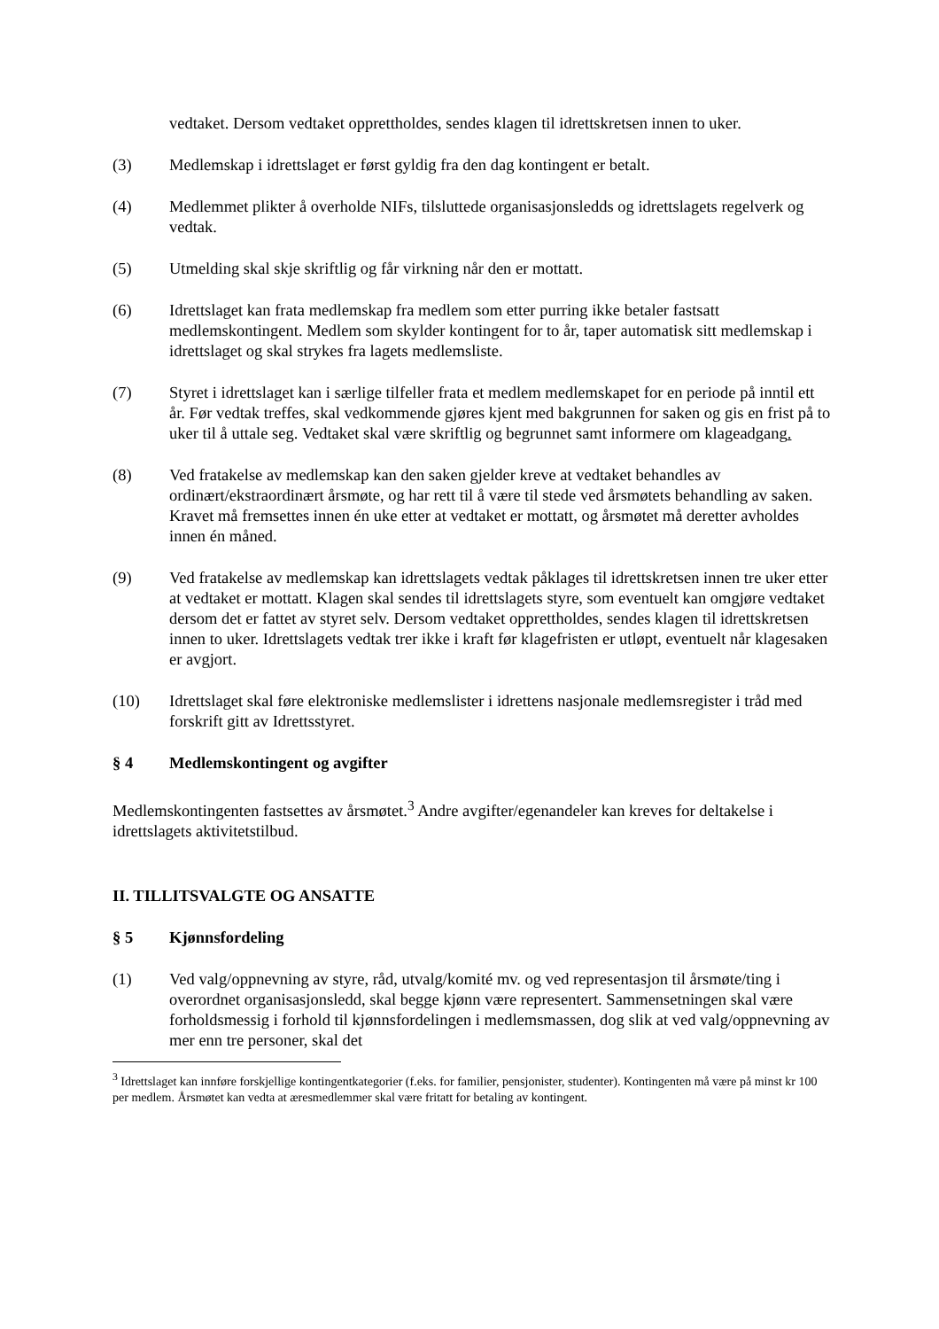vedtaket. Dersom vedtaket opprettholdes, sendes klagen til idrettskretsen innen to uker.
(3) Medlemskap i idrettslaget er først gyldig fra den dag kontingent er betalt.
(4) Medlemmet plikter å overholde NIFs, tilsluttede organisasjonsledds og idrettslagets regelverk og vedtak.
(5) Utmelding skal skje skriftlig og får virkning når den er mottatt.
(6) Idrettslaget kan frata medlemskap fra medlem som etter purring ikke betaler fastsatt medlemskontingent. Medlem som skylder kontingent for to år, taper automatisk sitt medlemskap i idrettslaget og skal strykes fra lagets medlemsliste.
(7) Styret i idrettslaget kan i særlige tilfeller frata et medlem medlemskapet for en periode på inntil ett år. Før vedtak treffes, skal vedkommende gjøres kjent med bakgrunnen for saken og gis en frist på to uker til å uttale seg. Vedtaket skal være skriftlig og begrunnet samt informere om klageadgang.
(8) Ved fratakelse av medlemskap kan den saken gjelder kreve at vedtaket behandles av ordinært/ekstraordinært årsmøte, og har rett til å være til stede ved årsmøtets behandling av saken. Kravet må fremsettes innen én uke etter at vedtaket er mottatt, og årsmøtet må deretter avholdes innen én måned.
(9) Ved fratakelse av medlemskap kan idrettslagets vedtak påklages til idrettskretsen innen tre uker etter at vedtaket er mottatt. Klagen skal sendes til idrettslagets styre, som eventuelt kan omgjøre vedtaket dersom det er fattet av styret selv. Dersom vedtaket opprettholdes, sendes klagen til idrettskretsen innen to uker. Idrettslagets vedtak trer ikke i kraft før klagefristen er utløpt, eventuelt når klagesaken er avgjort.
(10) Idrettslaget skal føre elektroniske medlemslister i idrettens nasjonale medlemsregister i tråd med forskrift gitt av Idrettsstyret.
§ 4 Medlemskontingent og avgifter
Medlemskontingenten fastsettes av årsmøtet.<sup>3</sup> Andre avgifter/egenandeler kan kreves for deltakelse i idrettslagets aktivitetstilbud.
II. TILLITSVALGTE OG ANSATTE
§ 5 Kjønnsfordeling
(1) Ved valg/oppnevning av styre, råd, utvalg/komité mv. og ved representasjon til årsmøte/ting i overordnet organisasjonsledd, skal begge kjønn være representert. Sammensetningen skal være forholdsmessig i forhold til kjønnsfordelingen i medlemsmassen, dog slik at ved valg/oppnevning av mer enn tre personer, skal det
<sup>3</sup> Idrettslaget kan innføre forskjellige kontingentkategorier (f.eks. for familier, pensjonister, studenter). Kontingenten må være på minst kr 100 per medlem. Årsmøtet kan vedta at æresmedlemmer skal være fritatt for betaling av kontingent.